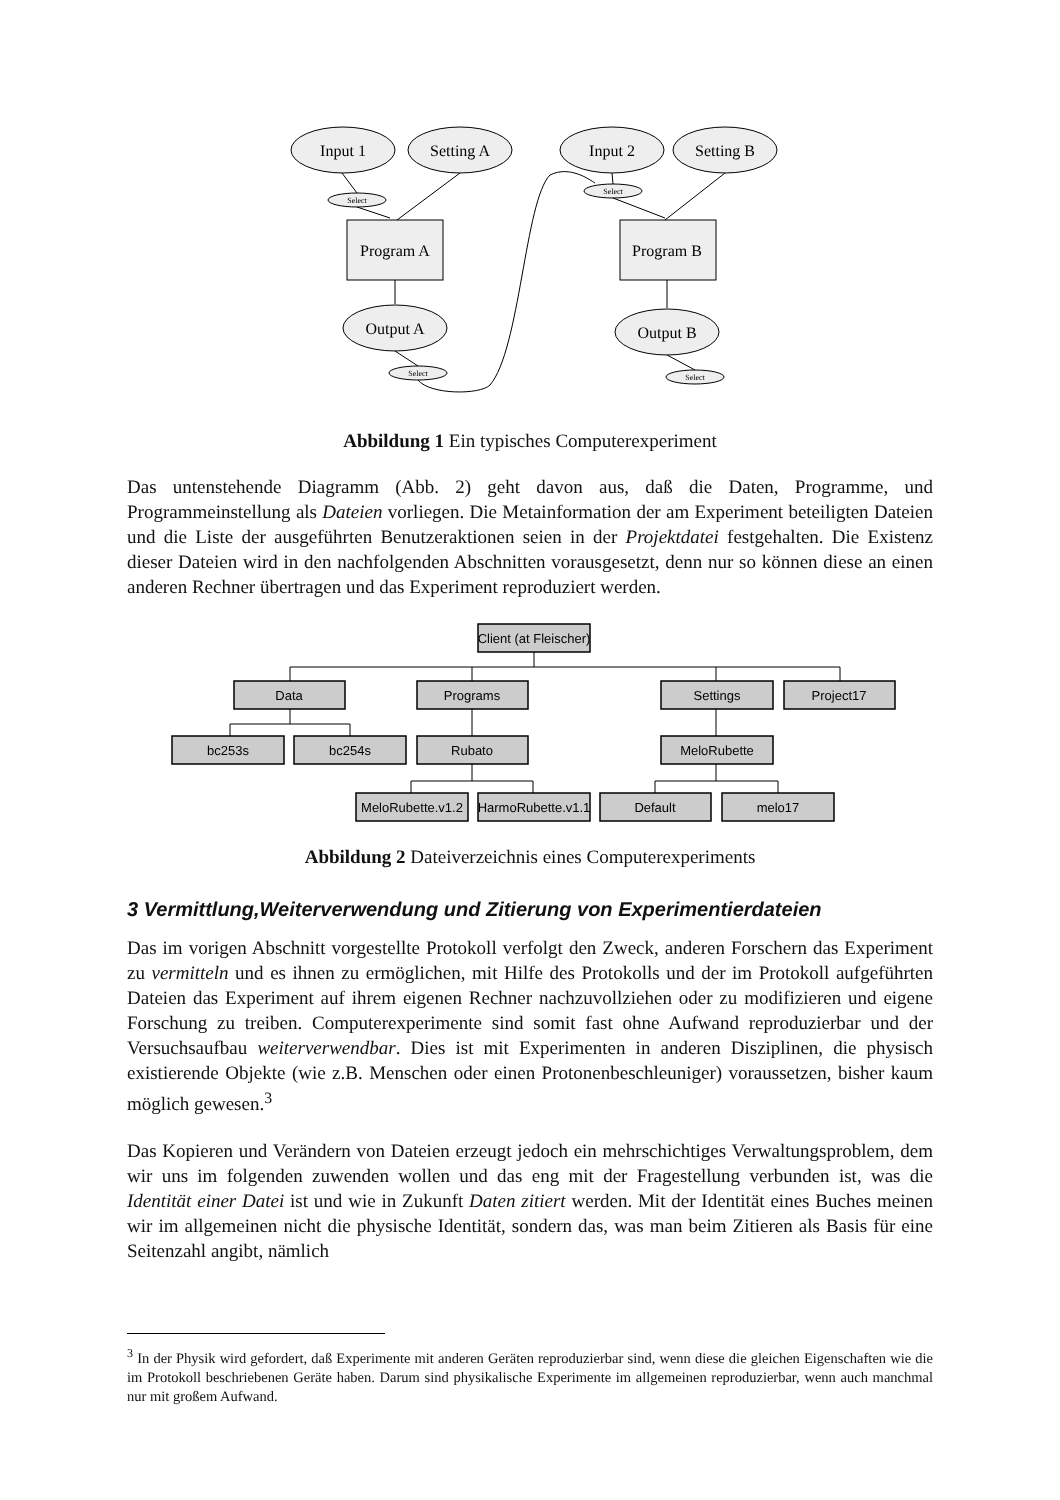Input 1
Setting A
Input 2
Setting B
Program A
Program B
Output A
Output B
Select
Select
Select
Select
Abbildung 1 Ein typisches Computerexperiment
Das untenstehende Diagramm (Abb. 2) geht davon aus, daß die Daten, Programme, und Programmeinstellung als Dateien vorliegen. Die Metainformation der am Experiment beteiligten Dateien und die Liste der ausgeführten Benutzeraktionen seien in der Projektdatei festgehalten. Die Existenz dieser Dateien wird in den nachfolgenden Abschnitten vorausgesetzt, denn nur so können diese an einen anderen Rechner übertragen und das Experiment reproduziert werden.
Client (at Fleischer)
Data
Programs
Settings
Project17
bc253s
bc254s
Rubato
MeloRubette
MeloRubette.v1.2
HarmoRubette.v1.1
Default
melo17
Abbildung 2 Dateiverzeichnis eines Computerexperiments
3 Vermittlung,Weiterverwendung und Zitierung von Experimentierdateien
Das im vorigen Abschnitt vorgestellte Protokoll verfolgt den Zweck, anderen Forschern das Experiment zu vermitteln und es ihnen zu ermöglichen, mit Hilfe des Protokolls und der im Protokoll aufgeführten Dateien das Experiment auf ihrem eigenen Rechner nachzuvollziehen oder zu modifizieren und eigene Forschung zu treiben. Computerexperimente sind somit fast ohne Aufwand reproduzierbar und der Versuchsaufbau weiterverwendbar. Dies ist mit Experimenten in anderen Disziplinen, die physisch existierende Objekte (wie z.B. Menschen oder einen Protonenbeschleuniger) voraussetzen, bisher kaum möglich gewesen.<sup>3</sup>
Das Kopieren und Verändern von Dateien erzeugt jedoch ein mehrschichtiges Verwaltungsproblem, dem wir uns im folgenden zuwenden wollen und das eng mit der Fragestellung verbunden ist, was die Identität einer Datei ist und wie in Zukunft Daten zitiert werden. Mit der Identität eines Buches meinen wir im allgemeinen nicht die physische Identität, sondern das, was man beim Zitieren als Basis für eine Seitenzahl angibt, nämlich
<sup>3</sup> In der Physik wird gefordert, daß Experimente mit anderen Geräten reproduzierbar sind, wenn diese die gleichen Eigenschaften wie die im Protokoll beschriebenen Geräte haben. Darum sind physikalische Experimente im allgemeinen reproduzierbar, wenn auch manchmal nur mit großem Aufwand.